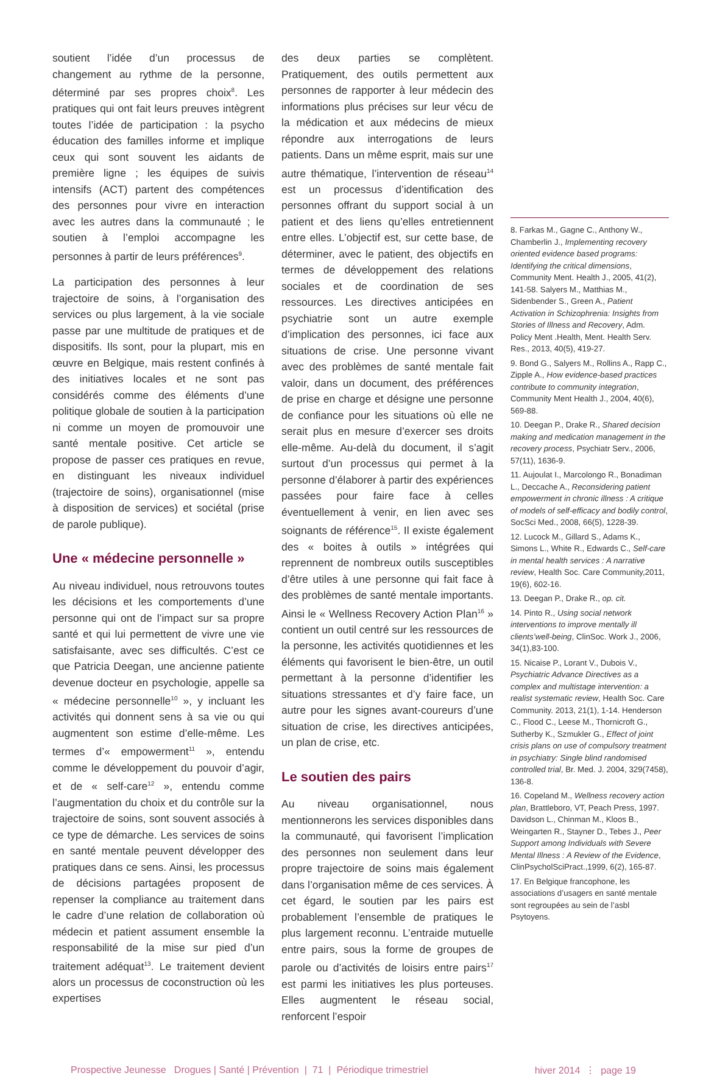soutient l’idée d’un processus de changement au rythme de la personne, déterminé par ses propres choix<sup>8</sup>. Les pratiques qui ont fait leurs preuves intègrent toutes l’idée de participation : la psycho éducation des familles informe et implique ceux qui sont souvent les aidants de première ligne ; les équipes de suivis intensifs (ACT) partent des compétences des personnes pour vivre en interaction avec les autres dans la communauté ; le soutien à l’emploi accompagne les personnes à partir de leurs préférences<sup>9</sup>.
La participation des personnes à leur trajectoire de soins, à l’organisation des services ou plus largement, à la vie sociale passe par une multitude de pratiques et de dispositifs. Ils sont, pour la plupart, mis en œuvre en Belgique, mais restent confinés à des initiatives locales et ne sont pas considérés comme des éléments d’une politique globale de soutien à la participation ni comme un moyen de promouvoir une santé mentale positive. Cet article se propose de passer ces pratiques en revue, en distinguant les niveaux individuel (trajectoire de soins), organisationnel (mise à disposition de services) et sociétal (prise de parole publique).
Une « médecine personnelle »
Au niveau individuel, nous retrouvons toutes les décisions et les comportements d’une personne qui ont de l’impact sur sa propre santé et qui lui permettent de vivre une vie satisfaisante, avec ses difficultés. C’est ce que Patricia Deegan, une ancienne patiente devenue docteur en psychologie, appelle sa « médecine personnelle<sup>10</sup> », y incluant les activités qui donnent sens à sa vie ou qui augmentent son estime d’elle-même. Les termes d’« empowerment<sup>11</sup> », entendu comme le développement du pouvoir d’agir, et de « self-care<sup>12</sup> », entendu comme l’augmentation du choix et du contrôle sur la trajectoire de soins, sont souvent associés à ce type de démarche. Les services de soins en santé mentale peuvent développer des pratiques dans ce sens. Ainsi, les processus de décisions partagées proposent de repenser la compliance au traitement dans le cadre d’une relation de collaboration où médecin et patient assument ensemble la responsabilité de la mise sur pied d’un traitement adéquat<sup>13</sup>. Le traitement devient alors un processus de coconstruction où les expertises
des deux parties se complètent. Pratiquement, des outils permettent aux personnes de rapporter à leur médecin des informations plus précises sur leur vécu de la médication et aux médecins de mieux répondre aux interrogations de leurs patients. Dans un même esprit, mais sur une autre thématique, l’intervention de réseau<sup>14</sup> est un processus d’identification des personnes offrant du support social à un patient et des liens qu’elles entretiennent entre elles. L’objectif est, sur cette base, de déterminer, avec le patient, des objectifs en termes de développement des relations sociales et de coordination de ses ressources. Les directives anticipées en psychiatrie sont un autre exemple d’implication des personnes, ici face aux situations de crise. Une personne vivant avec des problèmes de santé mentale fait valoir, dans un document, des préférences de prise en charge et désigne une personne de confiance pour les situations où elle ne serait plus en mesure d’exercer ses droits elle-même. Au-delà du document, il s’agit surtout d’un processus qui permet à la personne d’élaborer à partir des expériences passées pour faire face à celles éventuellement à venir, en lien avec ses soignants de référence<sup>15</sup>. Il existe également des « boites à outils » intégrées qui reprennent de nombreux outils susceptibles d’être utiles à une personne qui fait face à des problèmes de santé mentale importants. Ainsi le « Wellness Recovery Action Plan<sup>16</sup> » contient un outil centré sur les ressources de la personne, les activités quotidiennes et les éléments qui favorisent le bien-être, un outil permettant à la personne d’identifier les situations stressantes et d’y faire face, un autre pour les signes avant-coureurs d’une situation de crise, les directives anticipées, un plan de crise, etc.
Le soutien des pairs
Au niveau organisationnel, nous mentionnerons les services disponibles dans la communauté, qui favorisent l’implication des personnes non seulement dans leur propre trajectoire de soins mais également dans l’organisation même de ces services. À cet égard, le soutien par les pairs est probablement l’ensemble de pratiques le plus largement reconnu. L’entraide mutuelle entre pairs, sous la forme de groupes de parole ou d’activités de loisirs entre pairs<sup>17</sup> est parmi les initiatives les plus porteuses. Elles augmentent le réseau social, renforcent l’espoir
8. Farkas M., Gagne C., Anthony W., Chamberlin J., Implementing recovery oriented evidence based programs: Identifying the critical dimensions, Community Ment. Health J., 2005, 41(2), 141-58. Salyers M., Matthias M., Sidenbender S., Green A., Patient Activation in Schizophrenia: Insights from Stories of Illness and Recovery, Adm. Policy Ment .Health, Ment. Health Serv. Res., 2013, 40(5), 419-27.
9. Bond G., Salyers M., Rollins A., Rapp C., Zipple A., How evidence-based practices contribute to community integration, Community Ment Health J., 2004, 40(6), 569-88.
10. Deegan P., Drake R., Shared decision making and medication management in the recovery process, Psychiatr Serv., 2006, 57(11), 1636-9.
11. Aujoulat I., Marcolongo R., Bonadiman L., Deccache A., Reconsidering patient empowerment in chronic illness : A critique of models of self-efficacy and bodily control, SocSci Med., 2008, 66(5), 1228-39.
12. Lucock M., Gillard S., Adams K., Simons L., White R., Edwards C., Self-care in mental health services : A narrative review, Health Soc. Care Community,2011, 19(6), 602-16.
13. Deegan P., Drake R., op. cit.
14. Pinto R., Using social network interventions to improve mentally ill clients’well-being, ClinSoc. Work J., 2006, 34(1),83-100.
15. Nicaise P., Lorant V., Dubois V., Psychiatric Advance Directives as a complex and multistage intervention: a realist systematic review, Health Soc. Care Community. 2013, 21(1), 1-14. Henderson C., Flood C., Leese M., Thornicroft G., Sutherby K., Szmukler G., Effect of joint crisis plans on use of compulsory treatment in psychiatry: Single blind randomised controlled trial, Br. Med. J. 2004, 329(7458), 136-8.
16. Copeland M., Wellness recovery action plan, Brattleboro, VT, Peach Press, 1997. Davidson L., Chinman M., Kloos B., Weingarten R., Stayner D., Tebes J., Peer Support among Individuals with Severe Mental Illness : A Review of the Evidence, ClinPsycholSciPract.,1999, 6(2), 165-87.
17. En Belgique francophone, les associations d’usagers en santé mentale sont regroupées au sein de l’asbl Psytoyens.
Prospective Jeunesse Drogues | Santé | Prévention | 71 | Périodique trimestriel hiver 2014 ⋮ page 19